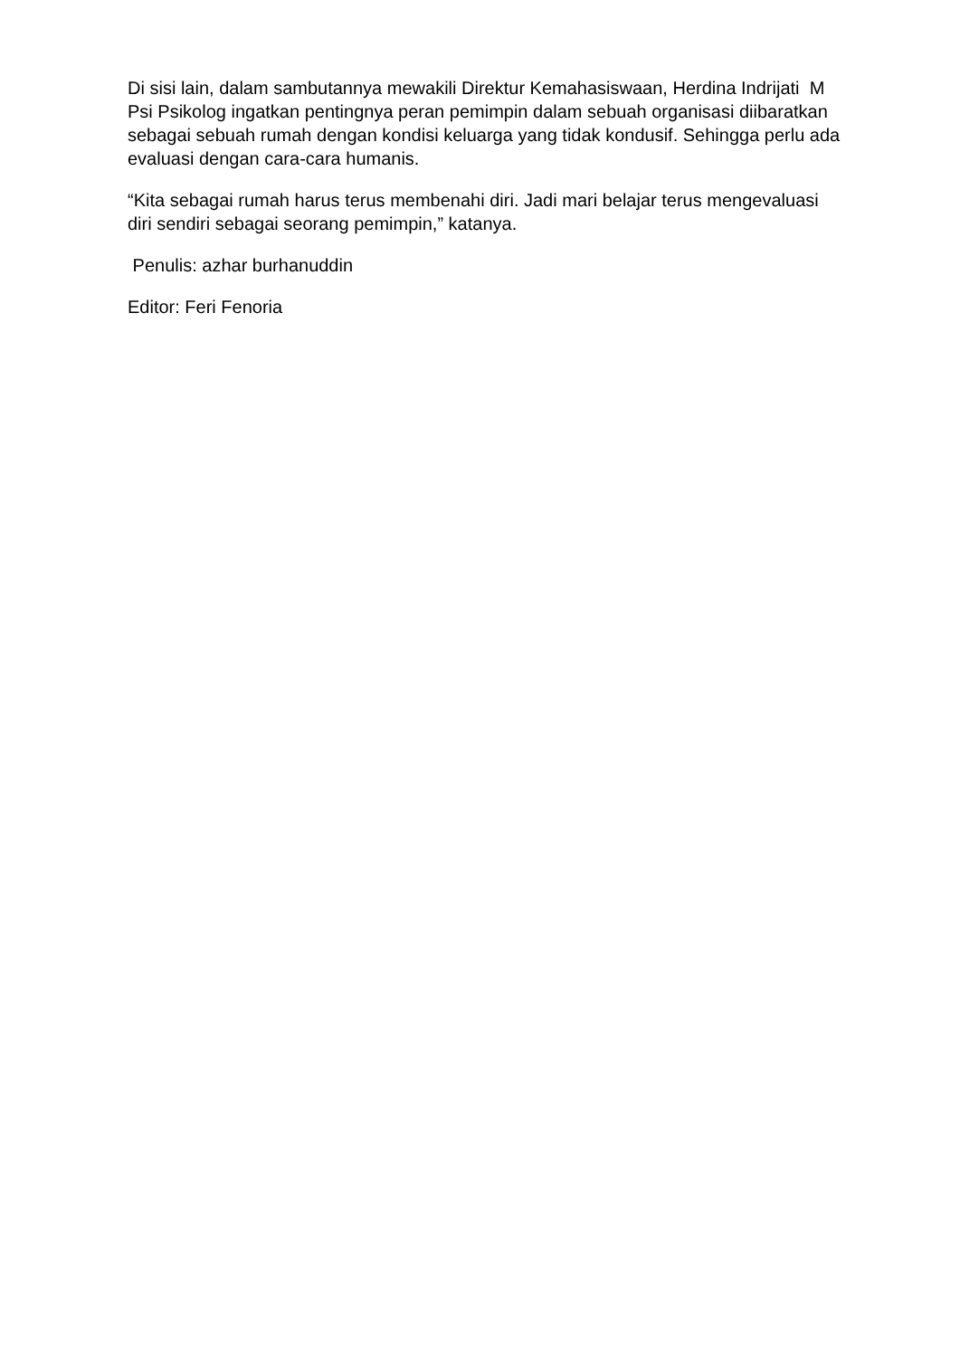Di sisi lain, dalam sambutannya mewakili Direktur Kemahasiswaan, Herdina Indrijati M Psi Psikolog ingatkan pentingnya peran pemimpin dalam sebuah organisasi diibaratkan sebagai sebuah rumah dengan kondisi keluarga yang tidak kondusif. Sehingga perlu ada evaluasi dengan cara-cara humanis.
“Kita sebagai rumah harus terus membenahi diri. Jadi mari belajar terus mengevaluasi diri sendiri sebagai seorang pemimpin,” katanya.
Penulis: azhar burhanuddin
Editor: Feri Fenoria